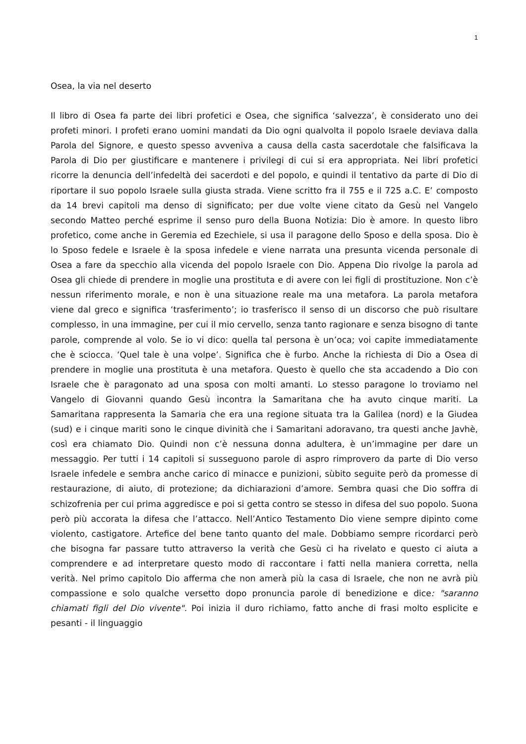1
Osea, la via nel deserto
Il libro di Osea fa parte dei libri profetici e Osea, che significa ‘salvezza’, è considerato uno dei profeti minori. I profeti erano uomini mandati da Dio ogni qualvolta il popolo Israele deviava dalla Parola del Signore, e questo spesso avveniva a causa della casta sacerdotale che falsificava la Parola di Dio per giustificare e mantenere i privilegi di cui si era appropriata. Nei libri profetici ricorre la denuncia dell’infedeltà dei sacerdoti e del popolo, e quindi il tentativo da parte di Dio di riportare il suo popolo Israele sulla giusta strada. Viene scritto fra il 755 e il 725 a.C. E’ composto da 14 brevi capitoli ma denso di significato; per due volte viene citato da Gesù nel Vangelo secondo Matteo perché esprime il senso puro della Buona Notizia: Dio è amore. In questo libro profetico, come anche in Geremia ed Ezechiele, si usa il paragone dello Sposo e della sposa. Dio è lo Sposo fedele e Israele è la sposa infedele e viene narrata una presunta vicenda personale di Osea a fare da specchio alla vicenda del popolo Israele con Dio. Appena Dio rivolge la parola ad Osea gli chiede di prendere in moglie una prostituta e di avere con lei figli di prostituzione. Non c’è nessun riferimento morale, e non è una situazione reale ma una metafora. La parola metafora viene dal greco e significa ‘trasferimento’; io trasferisco il senso di un discorso che può risultare complesso, in una immagine, per cui il mio cervello, senza tanto ragionare e senza bisogno di tante parole, comprende al volo. Se io vi dico: quella tal persona è un’oca; voi capite immediatamente che è sciocca. ‘Quel tale è una volpe’. Significa che è furbo. Anche la richiesta di Dio a Osea di prendere in moglie una prostituta è una metafora. Questo è quello che sta accadendo a Dio con Israele che è paragonato ad una sposa con molti amanti. Lo stesso paragone lo troviamo nel Vangelo di Giovanni quando Gesù incontra la Samaritana che ha avuto cinque mariti. La Samaritana rappresenta la Samaria che era una regione situata tra la Galilea (nord) e la Giudea (sud) e i cinque mariti sono le cinque divinità che i Samaritani adoravano, tra questi anche Javhè, così era chiamato Dio. Quindi non c’è nessuna donna adultera, è un’immagine per dare un messaggio. Per tutti i 14 capitoli si susseguono parole di aspro rimprovero da parte di Dio verso Israele infedele e sembra anche carico di minacce e punizioni, sùbito seguite però da promesse di restaurazione, di aiuto, di protezione; da dichiarazioni d’amore. Sembra quasi che Dio soffra di schizofrenia per cui prima aggredisce e poi si getta contro se stesso in difesa del suo popolo. Suona però più accorata la difesa che l’attacco. Nell’Antico Testamento Dio viene sempre dipinto come violento, castigatore. Artefice del bene tanto quanto del male. Dobbiamo sempre ricordarci però che bisogna far passare tutto attraverso la verità che Gesù ci ha rivelato e questo ci aiuta a comprendere e ad interpretare questo modo di raccontare i fatti nella maniera corretta, nella verità. Nel primo capitolo Dio afferma che non amerà più la casa di Israele, che non ne avrà più compassione e solo qualche versetto dopo pronuncia parole di benedizione e dice: "saranno chiamati figli del Dio vivente". Poi inizia il duro richiamo, fatto anche di frasi molto esplicite e pesanti - il linguaggio